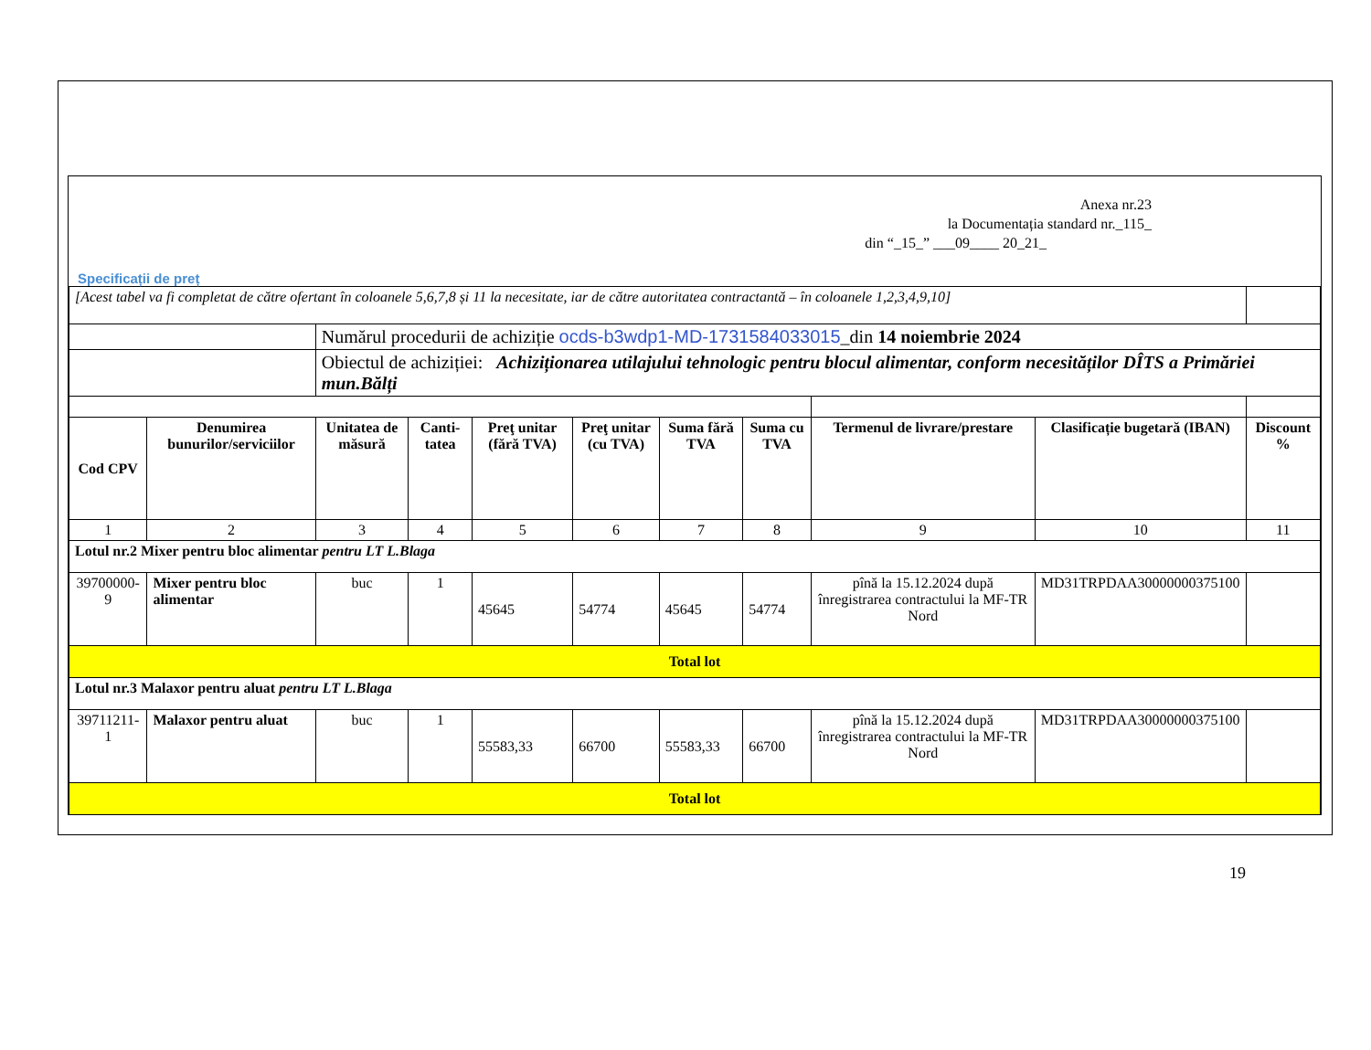Anexa nr.23
la Documentația standard nr._115_
din “_15_” ___09____ 20_21_
Specificații de preț
| [Acest tabel va fi completat de către ofertant în coloanele 5,6,7,8 și 11 la necesitate, iar de către autoritatea contractantă – în coloanele 1,2,3,4,9,10] | | | | | | | | | | |
| | | Numărul procedurii de achiziție ocds-b3wdp1-MD-1731584033015 _din 14 noiembrie 2024 | | | | | | | | |
| | | Obiectul de achiziției: Achiziționarea utilajului tehnologic pentru blocul alimentar, conform necesităților DÎTS a Primăriei mun.Bălți | | | | | | | | |
| Cod CPV | Denumirea bunurilor/serviciilor | Unitatea de măsură | Canti-tatea | Preţ unitar (fără TVA) | Preţ unitar (cu TVA) | Suma fără TVA | Suma cu TVA | Termenul de livrare/prestare | Clasificație bugetară (IBAN) | Discount % |
| 1 | 2 | 3 | 4 | 5 | 6 | 7 | 8 | 9 | 10 | 11 |
| Lotul nr.2 Mixer pentru bloc alimentar pentru LT L.Blaga | | | | | | | | | | |
| 39700000-9 | Mixer pentru bloc alimentar | buc | 1 | 45645 | 54774 | 45645 | 54774 | pînă la 15.12.2024 după înregistrarea contractului la MF-TR Nord | MD31TRPDAA30000000375100 | |
| Total lot | | | | | | | | | | |
| Lotul nr.3 Malaxor pentru aluat pentru LT L.Blaga | | | | | | | | | | |
| 39711211-1 | Malaxor pentru aluat | buc | 1 | 55583,33 | 66700 | 55583,33 | 66700 | pînă la 15.12.2024 după înregistrarea contractului la MF-TR Nord | MD31TRPDAA30000000375100 | |
| Total lot | | | | | | | | | | |
19